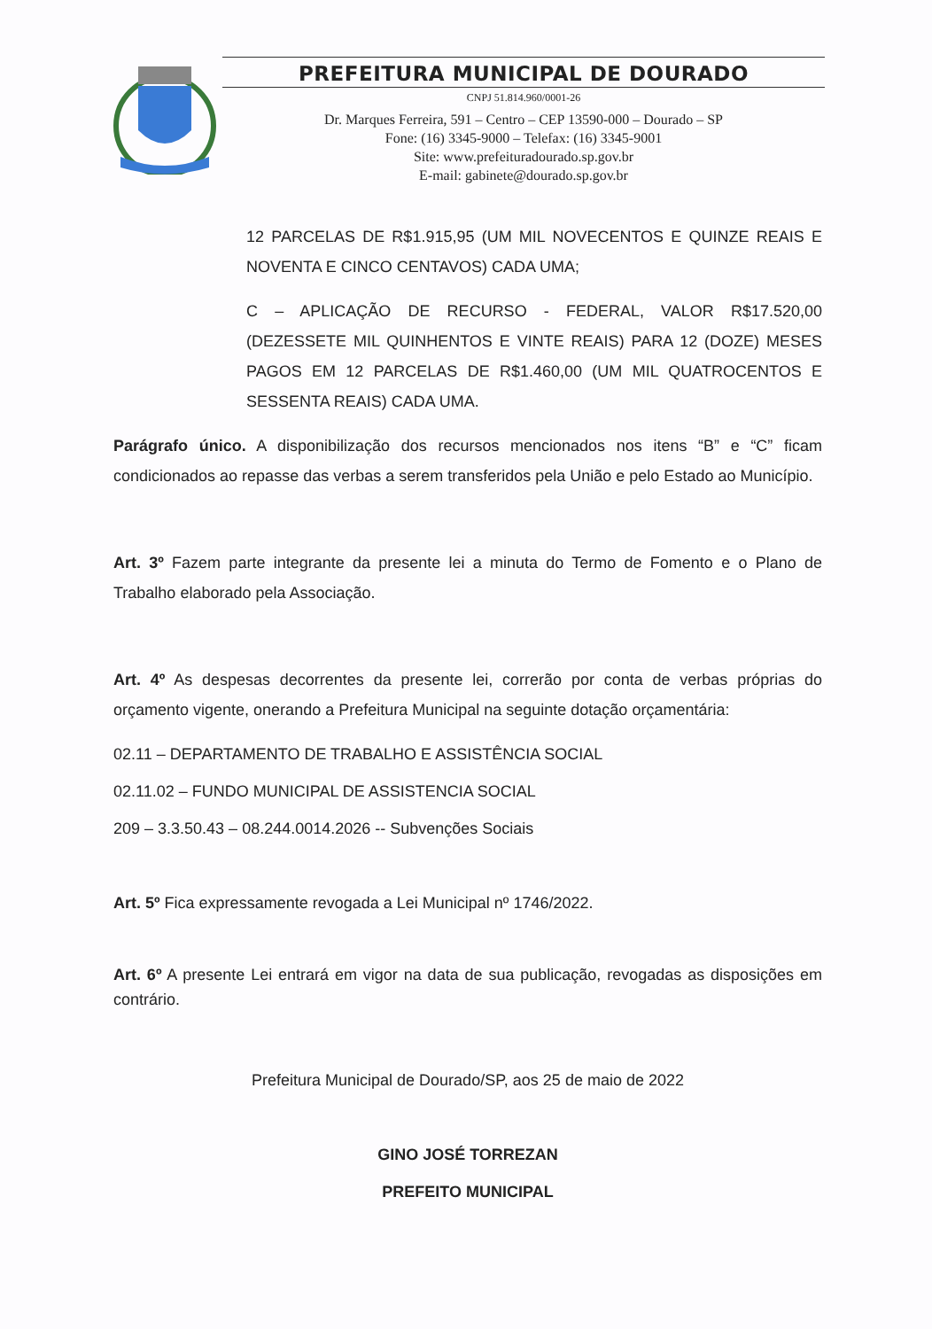PREFEITURA MUNICIPAL DE DOURADO
CNPJ 51.814.960/0001-26
Dr. Marques Ferreira, 591 – Centro – CEP 13590-000 – Dourado – SP
Fone: (16) 3345-9000 – Telefax: (16) 3345-9001
Site: www.prefeituradourado.sp.gov.br
E-mail: gabinete@dourado.sp.gov.br
12 PARCELAS DE R$1.915,95 (UM MIL NOVECENTOS E QUINZE REAIS E NOVENTA E CINCO CENTAVOS) CADA UMA;
C – APLICAÇÃO DE RECURSO - FEDERAL, VALOR R$17.520,00 (DEZESSETE MIL QUINHENTOS E VINTE REAIS) PARA 12 (DOZE) MESES PAGOS EM 12 PARCELAS DE R$1.460,00 (UM MIL QUATROCENTOS E SESSENTA REAIS) CADA UMA.
Parágrafo único. A disponibilização dos recursos mencionados nos itens “B” e “C” ficam condicionados ao repasse das verbas a serem transferidos pela União e pelo Estado ao Município.
Art. 3º Fazem parte integrante da presente lei a minuta do Termo de Fomento e o Plano de Trabalho elaborado pela Associação.
Art. 4º As despesas decorrentes da presente lei, correrão por conta de verbas próprias do orçamento vigente, onerando a Prefeitura Municipal na seguinte dotação orçamentária:
02.11 – DEPARTAMENTO DE TRABALHO E ASSISTÊNCIA SOCIAL
02.11.02 – FUNDO MUNICIPAL DE ASSISTENCIA SOCIAL
209 – 3.3.50.43 – 08.244.0014.2026 -- Subvenções Sociais
Art. 5º Fica expressamente revogada a Lei Municipal nº 1746/2022.
Art. 6º A presente Lei entrará em vigor na data de sua publicação, revogadas as disposições em contrário.
Prefeitura Municipal de Dourado/SP, aos 25 de maio de 2022
GINO JOSÉ TORREZAN
PREFEITO MUNICIPAL